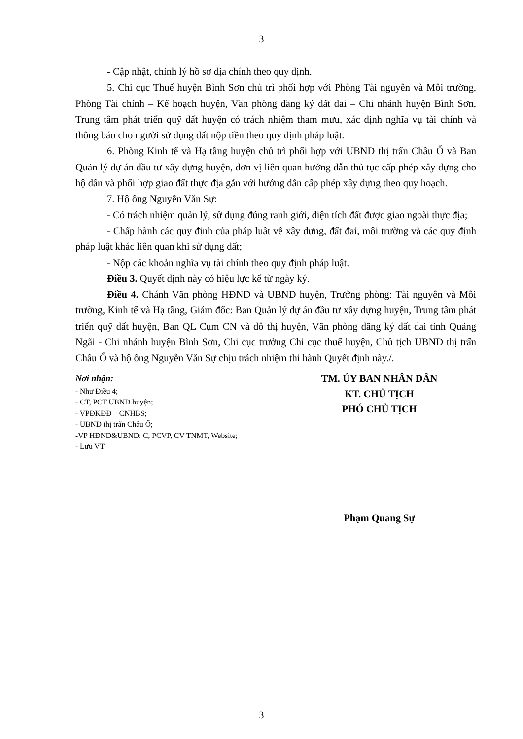3
- Cập nhật, chỉnh lý hồ sơ địa chính theo quy định.
5. Chi cục Thuế huyện Bình Sơn chủ trì phối hợp với Phòng Tài nguyên và Môi trường, Phòng Tài chính – Kế hoạch huyện, Văn phòng đăng ký đất đai – Chi nhánh huyện Bình Sơn, Trung tâm phát triển quỹ đất huyện có trách nhiệm tham mưu, xác định nghĩa vụ tài chính và thông báo cho người sử dụng đất nộp tiền theo quy định pháp luật.
6. Phòng Kinh tế và Hạ tầng huyện chủ trì phối hợp với UBND thị trấn Châu Ổ và Ban Quản lý dự án đầu tư xây dựng huyện, đơn vị liên quan hướng dẫn thủ tục cấp phép xây dựng cho hộ dân và phối hợp giao đất thực địa gắn với hướng dẫn cấp phép xây dựng theo quy hoạch.
7. Hộ ông Nguyễn Văn Sự:
- Có trách nhiệm quản lý, sử dụng đúng ranh giới, diện tích đất được giao ngoài thực địa;
- Chấp hành các quy định của pháp luật về xây dựng, đất đai, môi trường và các quy định pháp luật khác liên quan khi sử dụng đất;
- Nộp các khoản nghĩa vụ tài chính theo quy định pháp luật.
Điều 3. Quyết định này có hiệu lực kể từ ngày ký.
Điều 4. Chánh Văn phòng HĐND và UBND huyện, Trưởng phòng: Tài nguyên và Môi trường, Kinh tế và Hạ tầng, Giám đốc: Ban Quản lý dự án đầu tư xây dựng huyện, Trung tâm phát triển quỹ đất huyện, Ban QL Cụm CN và đô thị huyện, Văn phòng đăng ký đất đai tỉnh Quảng Ngãi - Chi nhánh huyện Bình Sơn, Chi cục trưởng Chi cục thuế huyện, Chủ tịch UBND thị trấn Châu Ổ và hộ ông Nguyễn Văn Sự chịu trách nhiệm thi hành Quyết định này./.
Nơi nhận:
- Như Điều 4;
- CT, PCT UBND huyện;
- VPĐKĐĐ – CNHBS;
- UBND thị trấn Châu Ổ;
-VP HĐND&UBND: C, PCVP, CV TNMT, Website;
- Lưu VT
TM. ỦY BAN NHÂN DÂN
KT. CHỦ TỊCH
PHÓ CHỦ TỊCH
Phạm Quang Sự
3